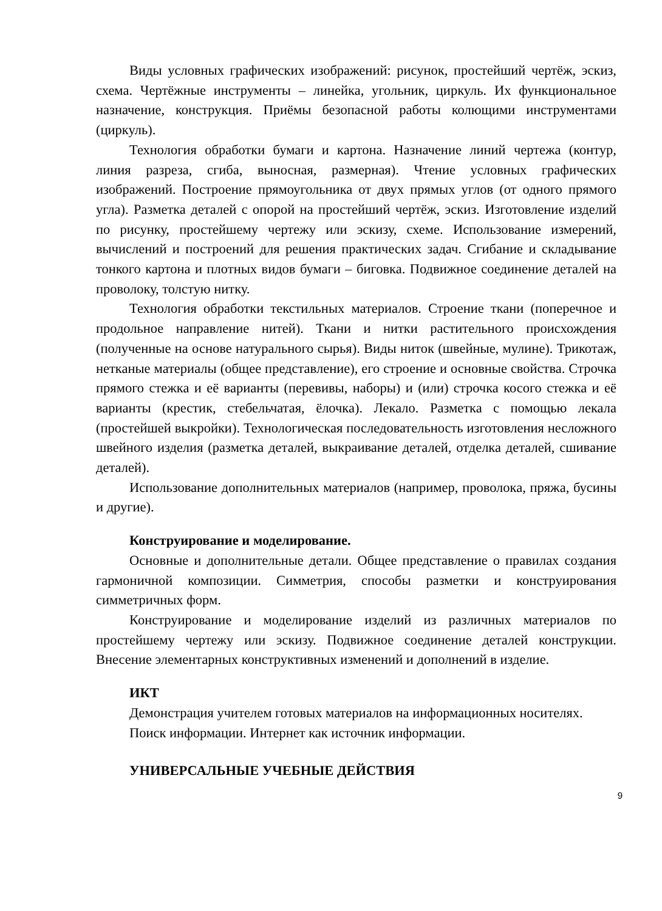Виды условных графических изображений: рисунок, простейший чертёж, эскиз, схема. Чертёжные инструменты – линейка, угольник, циркуль. Их функциональное назначение, конструкция. Приёмы безопасной работы колющими инструментами (циркуль).
Технология обработки бумаги и картона. Назначение линий чертежа (контур, линия разреза, сгиба, выносная, размерная). Чтение условных графических изображений. Построение прямоугольника от двух прямых углов (от одного прямого угла). Разметка деталей с опорой на простейший чертёж, эскиз. Изготовление изделий по рисунку, простейшему чертежу или эскизу, схеме. Использование измерений, вычислений и построений для решения практических задач. Сгибание и складывание тонкого картона и плотных видов бумаги – биговка. Подвижное соединение деталей на проволоку, толстую нитку.
Технология обработки текстильных материалов. Строение ткани (поперечное и продольное направление нитей). Ткани и нитки растительного происхождения (полученные на основе натурального сырья). Виды ниток (швейные, мулине). Трикотаж, нетканые материалы (общее представление), его строение и основные свойства. Строчка прямого стежка и её варианты (перевивы, наборы) и (или) строчка косого стежка и её варианты (крестик, стебельчатая, ёлочка). Лекало. Разметка с помощью лекала (простейшей выкройки). Технологическая последовательность изготовления несложного швейного изделия (разметка деталей, выкраивание деталей, отделка деталей, сшивание деталей).
Использование дополнительных материалов (например, проволока, пряжа, бусины и другие).
Конструирование и моделирование.
Основные и дополнительные детали. Общее представление о правилах создания гармоничной композиции. Симметрия, способы разметки и конструирования симметричных форм.
Конструирование и моделирование изделий из различных материалов по простейшему чертежу или эскизу. Подвижное соединение деталей конструкции. Внесение элементарных конструктивных изменений и дополнений в изделие.
ИКТ
Демонстрация учителем готовых материалов на информационных носителях.
Поиск информации. Интернет как источник информации.
УНИВЕРСАЛЬНЫЕ УЧЕБНЫЕ ДЕЙСТВИЯ
9